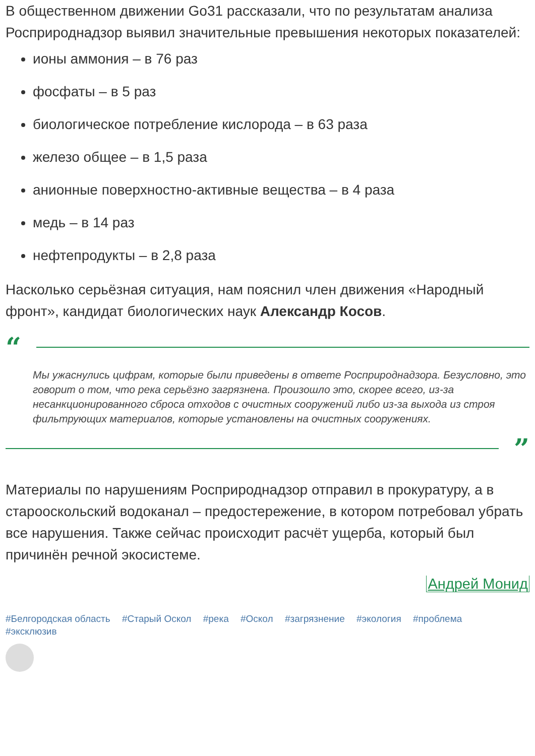В общественном движении Go31 рассказали, что по результатам анализа Росприроднадзор выявил значительные превышения некоторых показателей:
ионы аммония – в 76 раз
фосфаты – в 5 раз
биологическое потребление кислорода – в 63 раза
железо общее – в 1,5 раза
анионные поверхностно-активные вещества – в 4 раза
медь – в 14 раз
нефтепродукты – в 2,8 раза
Насколько серьёзная ситуация, нам пояснил член движения «Народный фронт», кандидат биологических наук Александр Косов.
“
Мы ужаснулись цифрам, которые были приведены в ответе Росприроднадзора. Безусловно, это говорит о том, что река серьёзно загрязнена. Произошло это, скорее всего, из-за несанкционированного сброса отходов с очистных сооружений либо из-за выхода из строя фильтрующих материалов, которые установлены на очистных сооружениях.
”
Материалы по нарушениям Росприроднадзор отправил в прокуратуру, а в старооскольский водоканал – предостережение, в котором потребовал убрать все нарушения. Также сейчас происходит расчёт ущерба, который был причинён речной экосистеме.
Андрей Монид
#Белгородская область #Старый Оскол #река #Оскол #загрязнение #экология #проблема #эксклюзив